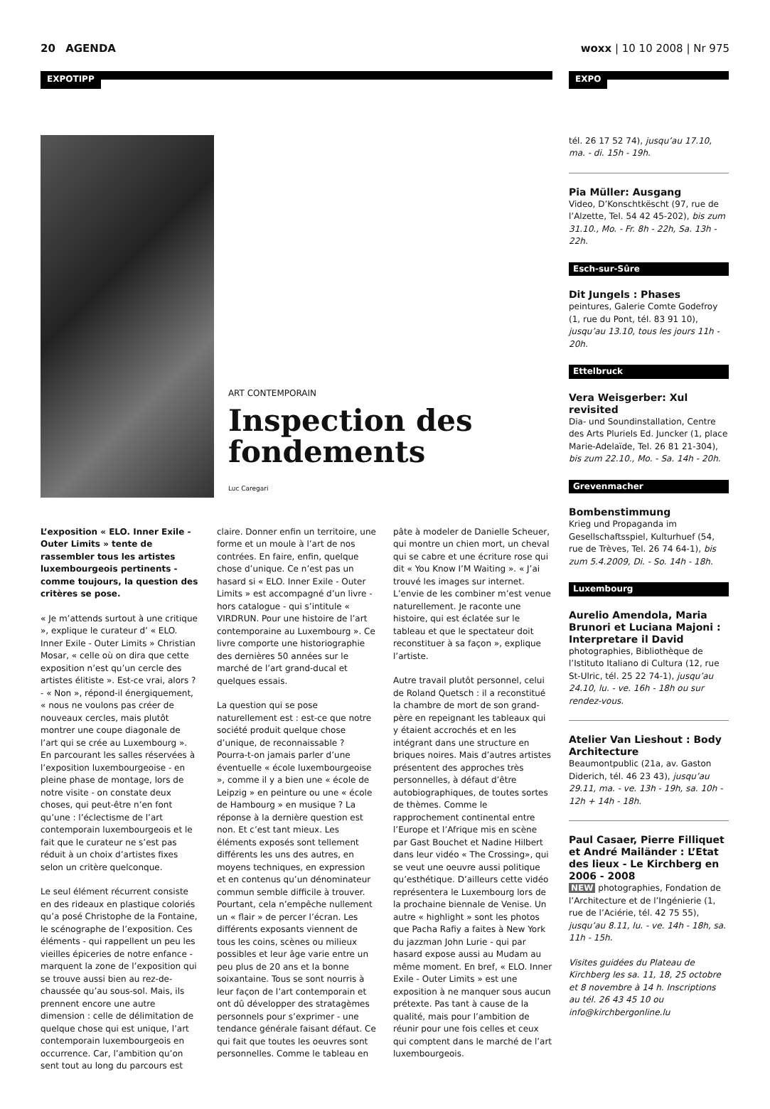20 AGENDA woxx | 10 10 2008 | Nr 975
EXPOTIPP
ART CONTEMPORAIN
Inspection des fondements
Luc Caregari
L’exposition « ELO. Inner Exile - Outer Limits » tente de rassembler tous les artistes luxembourgeois pertinents - comme toujours, la question des critères se pose.
« Je m’attends surtout à une critique », explique le curateur d’ « ELO. Inner Exile - Outer Limits » Christian Mosar, « celle où on dira que cette exposition n’est qu’un cercle des artistes élitiste ». Est-ce vrai, alors ? - « Non », répond-il énergiquement, « nous ne voulons pas créer de nouveaux cercles, mais plutôt montrer une coupe diagonale de l’art qui se crée au Luxembourg ». En parcourant les salles réservées à l’exposition luxembourgeoise - en pleine phase de montage, lors de notre visite - on constate deux choses, qui peut-être n’en font qu’une : l’éclectisme de l’art contemporain luxembourgeois et le fait que le curateur ne s’est pas réduit à un choix d’artistes fixes selon un critère quelconque.
Le seul élément récurrent consiste en des rideaux en plastique coloriés qu’a posé Christophe de la Fontaine, le scénographe de l’exposition. Ces éléments - qui rappellent un peu les vieilles épiceries de notre enfance - marquent la zone de l’exposition qui se trouve aussi bien au rez-de-chaussée qu’au sous-sol. Mais, ils prennent encore une autre dimension : celle de délimitation de quelque chose qui est unique, l’art contemporain luxembourgeois en occurrence. Car, l’ambition qu’on sent tout au long du parcours est claire. Donner enfin un territoire, une forme et un moule à l’art de nos contrées. En faire, enfin, quelque chose d’unique. Ce n’est pas un hasard si « ELO. Inner Exile - Outer Limits » est accompagné d’un livre - hors catalogue - qui s’intitule « VIRDRUN. Pour une histoire de l’art contemporaine au Luxembourg ». Ce livre comporte une historiographie des dernières 50 années sur le marché de l’art grand-ducal et quelques essais.
La question qui se pose naturellement est : est-ce que notre société produit quelque chose d’unique, de reconnaissable ? Pourra-t-on jamais parler d’une éventuelle « école luxembourgeoise », comme il y a bien une « école de Leipzig » en peinture ou une « école de Hambourg » en musique ? La réponse à la dernière question est non. Et c’est tant mieux. Les éléments exposés sont tellement différents les uns des autres, en moyens techniques, en expression et en contenus qu’un dénominateur commun semble difficile à trouver. Pourtant, cela n’empêche nullement un « flair » de percer l’écran. Les différents exposants viennent de tous les coins, scènes ou milieux possibles et leur âge varie entre un peu plus de 20 ans et la bonne soixantaine. Tous se sont nourris à leur façon de l’art contemporain et ont dû développer des stratagèmes personnels pour s’exprimer - une tendance générale faisant défaut. Ce qui fait que toutes les oeuvres sont personnelles. Comme le tableau en pâte à modeler de Danielle Scheuer, qui montre un chien mort, un cheval qui se cabre et une écriture rose qui dit « You Know I’M Waiting ». « J’ai trouvé les images sur internet. L’envie de les combiner m’est venue naturellement. Je raconte une histoire, qui est éclatée sur le tableau et que le spectateur doit reconstituer à sa façon », explique l’artiste.
Autre travail plutôt personnel, celui de Roland Quetsch : il a reconstitué la chambre de mort de son grand-père en repeignant les tableaux qui y étaient accrochés et en les intégrant dans une structure en briques noires. Mais d’autres artistes présentent des approches très personnelles, à défaut d’être autobiographiques, de toutes sortes de thèmes. Comme le rapprochement continental entre l’Europe et l’Afrique mis en scène par Gast Bouchet et Nadine Hilbert dans leur vidéo « The Crossing», qui se veut une oeuvre aussi politique qu’esthétique. D’ailleurs cette vidéo représentera le Luxembourg lors de la prochaine biennale de Venise. Un autre « highlight » sont les photos que Pacha Rafiy a faites à New York du jazzman John Lurie - qui par hasard expose aussi au Mudam au même moment. En bref, « ELO. Inner Exile - Outer Limits » est une exposition à ne manquer sous aucun prétexte. Pas tant à cause de la qualité, mais pour l’ambition de réunir pour une fois celles et ceux qui comptent dans le marché de l’art luxembourgeois.
EXPO
tél. 26 17 52 74), jusqu’au 17.10, ma. - di. 15h - 19h.
Pia Müller: Ausgang
Video, D’Konschtkëscht (97, rue de l’Alzette, Tel. 54 42 45-202), bis zum 31.10., Mo. - Fr. 8h - 22h, Sa. 13h - 22h.
Esch-sur-Sûre
Dit Jungels : Phases
peintures, Galerie Comte Godefroy (1, rue du Pont, tél. 83 91 10), jusqu’au 13.10, tous les jours 11h - 20h.
Ettelbruck
Vera Weisgerber: Xul revisited
Dia- und Soundinstallation, Centre des Arts Pluriels Ed. Juncker (1, place Marie-Adelaïde, Tel. 26 81 21-304), bis zum 22.10., Mo. - Sa. 14h - 20h.
Grevenmacher
Bombenstimmung
Krieg und Propaganda im Gesellschaftsspiel, Kulturhuef (54, rue de Trèves, Tel. 26 74 64-1), bis zum 5.4.2009, Di. - So. 14h - 18h.
Luxembourg
Aurelio Amendola, Maria Brunori et Luciana Majoni : Interpretare il David
photographies, Bibliothèque de l’Istituto Italiano di Cultura (12, rue St-Ulric, tél. 25 22 74-1), jusqu’au 24.10, lu. - ve. 16h - 18h ou sur rendez-vous.
Atelier Van Lieshout : Body Architecture
Beaumontpublic (21a, av. Gaston Diderich, tél. 46 23 43), jusqu’au 29.11, ma. - ve. 13h - 19h, sa. 10h - 12h + 14h - 18h.
Paul Casaer, Pierre Filliquet et André Mailänder : L’Etat des lieux - Le Kirchberg en 2006 - 2008
NEW photographies, Fondation de l’Architecture et de l’Ingénierie (1, rue de l’Aciérie, tél. 42 75 55), jusqu’au 8.11, lu. - ve. 14h - 18h, sa. 11h - 15h.
Visites guidées du Plateau de Kirchberg les sa. 11, 18, 25 octobre et 8 novembre à 14 h. Inscriptions au tél. 26 43 45 10 ou info@kirchbergonline.lu